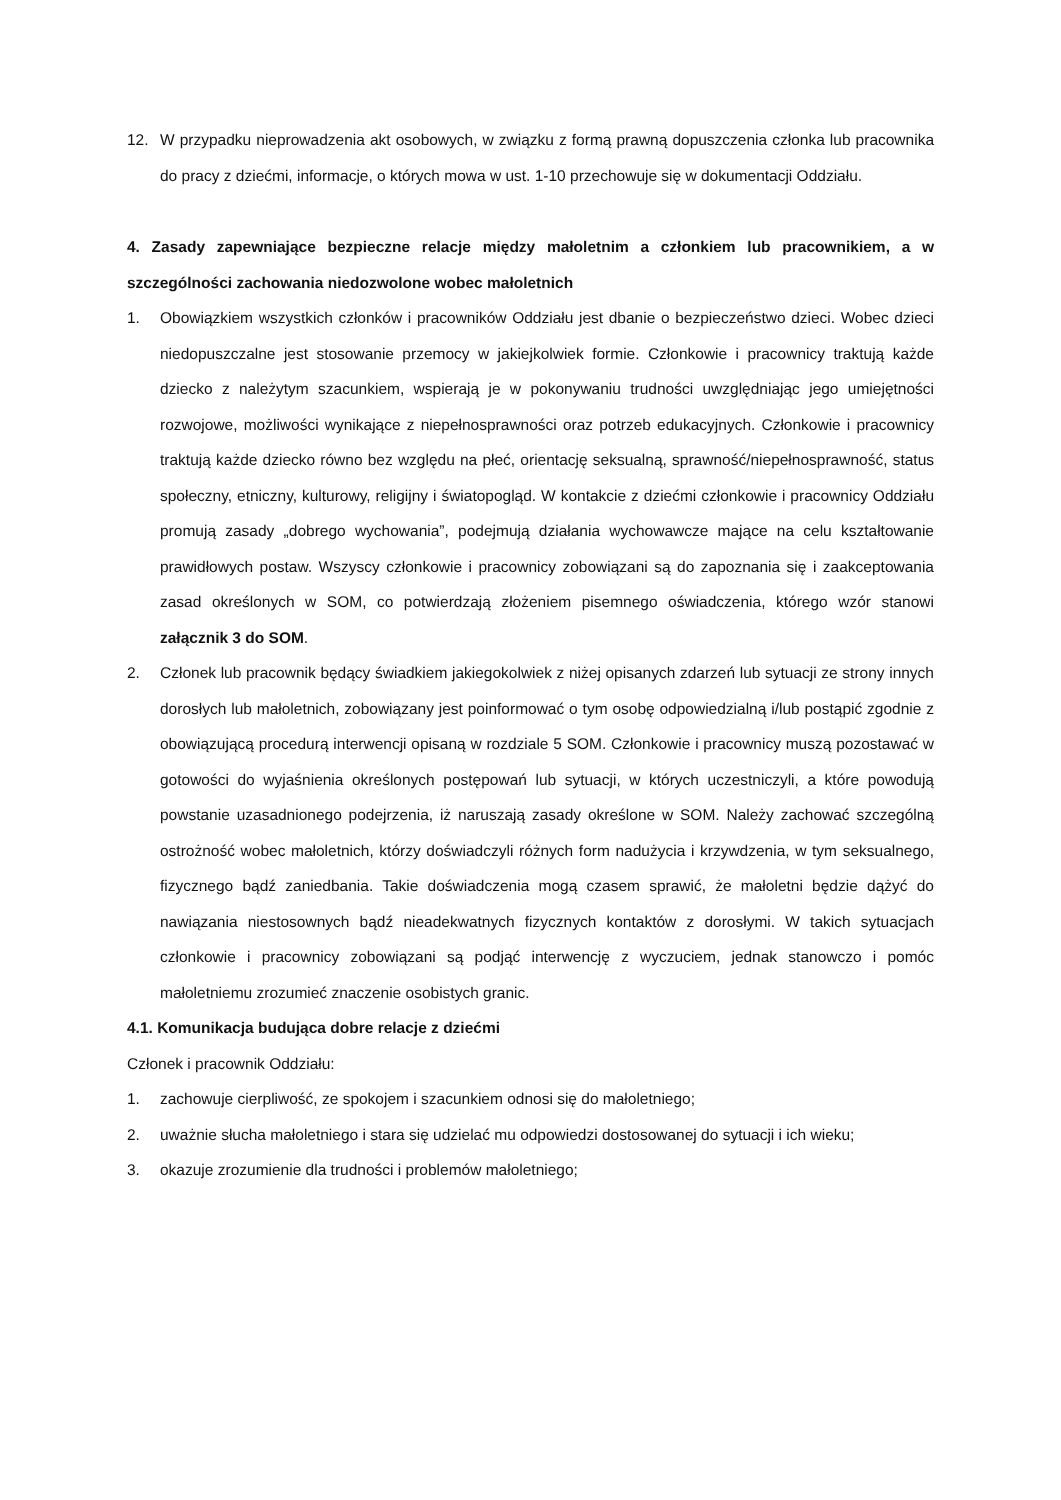12. W przypadku nieprowadzenia akt osobowych, w związku z formą prawną dopuszczenia członka lub pracownika do pracy z dziećmi, informacje, o których mowa w ust. 1-10 przechowuje się w dokumentacji Oddziału.
4. Zasady zapewniające bezpieczne relacje między małoletnim a członkiem lub pracownikiem, a w szczególności zachowania niedozwolone wobec małoletnich
1. Obowiązkiem wszystkich członków i pracowników Oddziału jest dbanie o bezpieczeństwo dzieci. Wobec dzieci niedopuszczalne jest stosowanie przemocy w jakiejkolwiek formie. Członkowie i pracownicy traktują każde dziecko z należytym szacunkiem, wspierają je w pokonywaniu trudności uwzględniając jego umiejętności rozwojowe, możliwości wynikające z niepełnosprawności oraz potrzeb edukacyjnych. Członkowie i pracownicy traktują każde dziecko równo bez względu na płeć, orientację seksualną, sprawność/niepełnosprawność, status społeczny, etniczny, kulturowy, religijny i światopogląd. W kontakcie z dziećmi członkowie i pracownicy Oddziału promują zasady „dobrego wychowania”, podejmują działania wychowawcze mające na celu kształtowanie prawidłowych postaw. Wszyscy członkowie i pracownicy zobowiązani są do zapoznania się i zaakceptowania zasad określonych w SOM, co potwierdzają złożeniem pisemnego oświadczenia, którego wzór stanowi załącznik 3 do SOM.
2. Członek lub pracownik będący świadkiem jakiegokolwiek z niżej opisanych zdarzeń lub sytuacji ze strony innych dorosłych lub małoletnich, zobowiązany jest poinformować o tym osobę odpowiedzialną i/lub postąpić zgodnie z obowiązującą procedurą interwencji opisaną w rozdziale 5 SOM. Członkowie i pracownicy muszą pozostawać w gotowości do wyjaśnienia określonych postępowań lub sytuacji, w których uczestniczyli, a które powodują powstanie uzasadnionego podejrzenia, iż naruszają zasady określone w SOM. Należy zachować szczególną ostrożność wobec małoletnich, którzy doświadczyli różnych form nadużycia i krzywdzenia, w tym seksualnego, fizycznego bądź zaniedbania. Takie doświadczenia mogą czasem sprawić, że małoletni będzie dążyć do nawiązania niestosownych bądź nieadekwatnych fizycznych kontaktów z dorosłymi. W takich sytuacjach członkowie i pracownicy zobowiązani są podjąć interwencję z wyczuciem, jednak stanowczo i pomóc małoletniemu zrozumieć znaczenie osobistych granic.
4.1. Komunikacja budująca dobre relacje z dziećmi
Członek i pracownik Oddziału:
1. zachowuje cierpliwość, ze spokojem i szacunkiem odnosi się do małoletniego;
2. uważnie słucha małoletniego i stara się udzielać mu odpowiedzi dostosowanej do sytuacji i ich wieku;
3. okazuje zrozumienie dla trudności i problemów małoletniego;